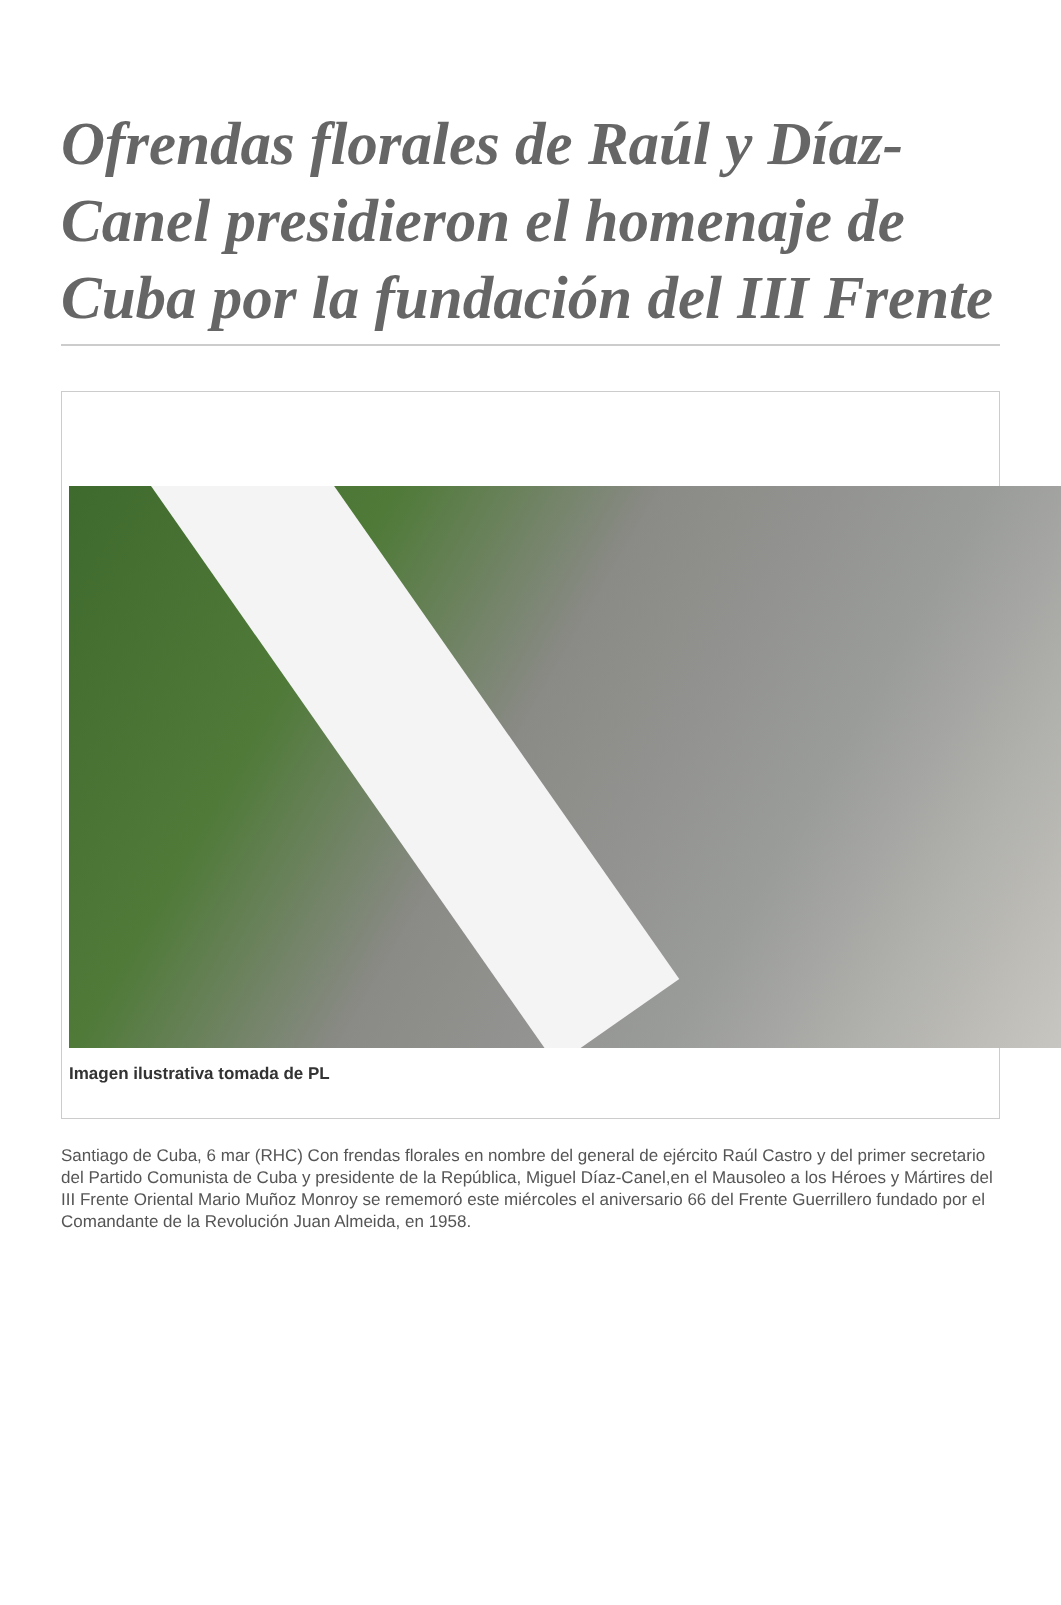Ofrendas florales de Raúl y Díaz-Canel presidieron el homenaje de Cuba por la fundación del III Frente
Imagen ilustrativa tomada de PL
Santiago de Cuba, 6 mar (RHC) Con frendas florales en nombre del general de ejército Raúl Castro y del primer secretario del Partido Comunista de Cuba y presidente de la República, Miguel Díaz-Canel,en el Mausoleo a los Héroes y Mártires del III Frente Oriental Mario Muñoz Monroy se rememoró este miércoles el aniversario 66 del Frente Guerrillero fundado por el Comandante de la Revolución Juan Almeida, en 1958.